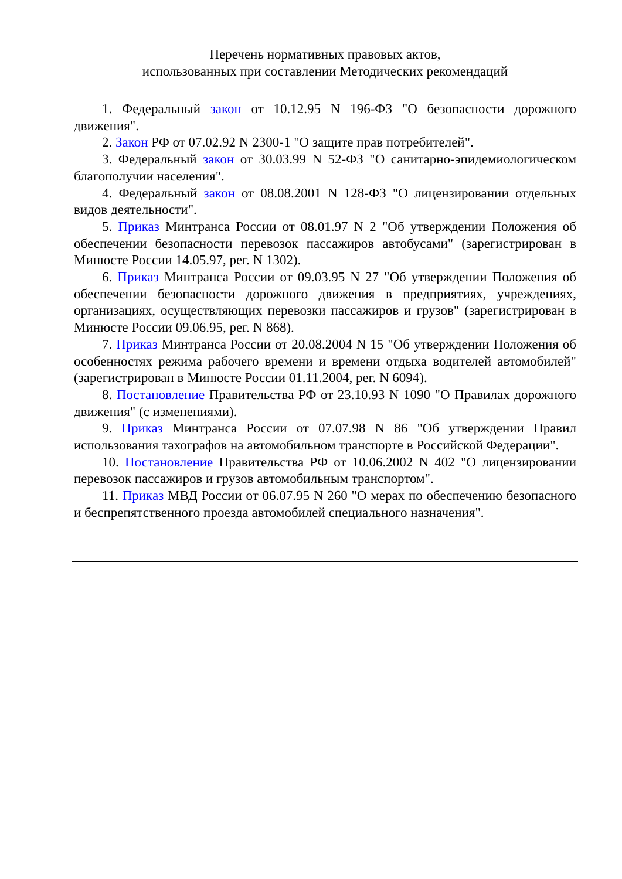Перечень нормативных правовых актов,
использованных при составлении Методических рекомендаций
1. Федеральный закон от 10.12.95 N 196-ФЗ "О безопасности дорожного движения".
2. Закон РФ от 07.02.92 N 2300-1 "О защите прав потребителей".
3. Федеральный закон от 30.03.99 N 52-ФЗ "О санитарно-эпидемиологическом благополучии населения".
4. Федеральный закон от 08.08.2001 N 128-ФЗ "О лицензировании отдельных видов деятельности".
5. Приказ Минтранса России от 08.01.97 N 2 "Об утверждении Положения об обеспечении безопасности перевозок пассажиров автобусами" (зарегистрирован в Минюсте России 14.05.97, рег. N 1302).
6. Приказ Минтранса России от 09.03.95 N 27 "Об утверждении Положения об обеспечении безопасности дорожного движения в предприятиях, учреждениях, организациях, осуществляющих перевозки пассажиров и грузов" (зарегистрирован в Минюсте России 09.06.95, рег. N 868).
7. Приказ Минтранса России от 20.08.2004 N 15 "Об утверждении Положения об особенностях режима рабочего времени и времени отдыха водителей автомобилей" (зарегистрирован в Минюсте России 01.11.2004, рег. N 6094).
8. Постановление Правительства РФ от 23.10.93 N 1090 "О Правилах дорожного движения" (с изменениями).
9. Приказ Минтранса России от 07.07.98 N 86 "Об утверждении Правил использования тахографов на автомобильном транспорте в Российской Федерации".
10. Постановление Правительства РФ от 10.06.2002 N 402 "О лицензировании перевозок пассажиров и грузов автомобильным транспортом".
11. Приказ МВД России от 06.07.95 N 260 "О мерах по обеспечению безопасного и беспрепятственного проезда автомобилей специального назначения".